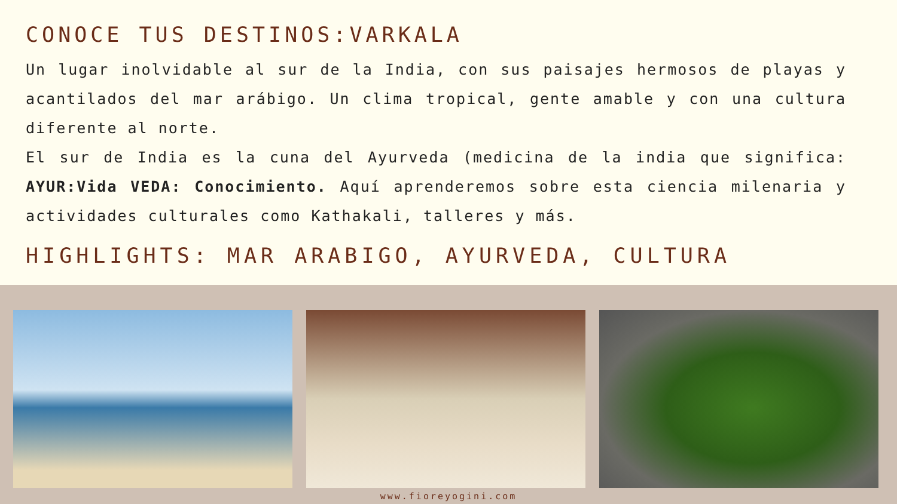CONOCE TUS DESTINOS:VARKALA
Un lugar inolvidable al sur de la India, con sus paisajes hermosos de playas y acantilados del mar arábigo. Un clima tropical, gente amable y con una cultura diferente al norte.
El sur de India es la cuna del Ayurveda (medicina de la india que significa: AYUR:Vida VEDA: Conocimiento. Aquí aprenderemos sobre esta ciencia milenaria y actividades culturales como Kathakali, talleres y más.
HIGHLIGHTS: MAR ARABIGO, AYURVEDA, CULTURA
www.fioreyogini.com